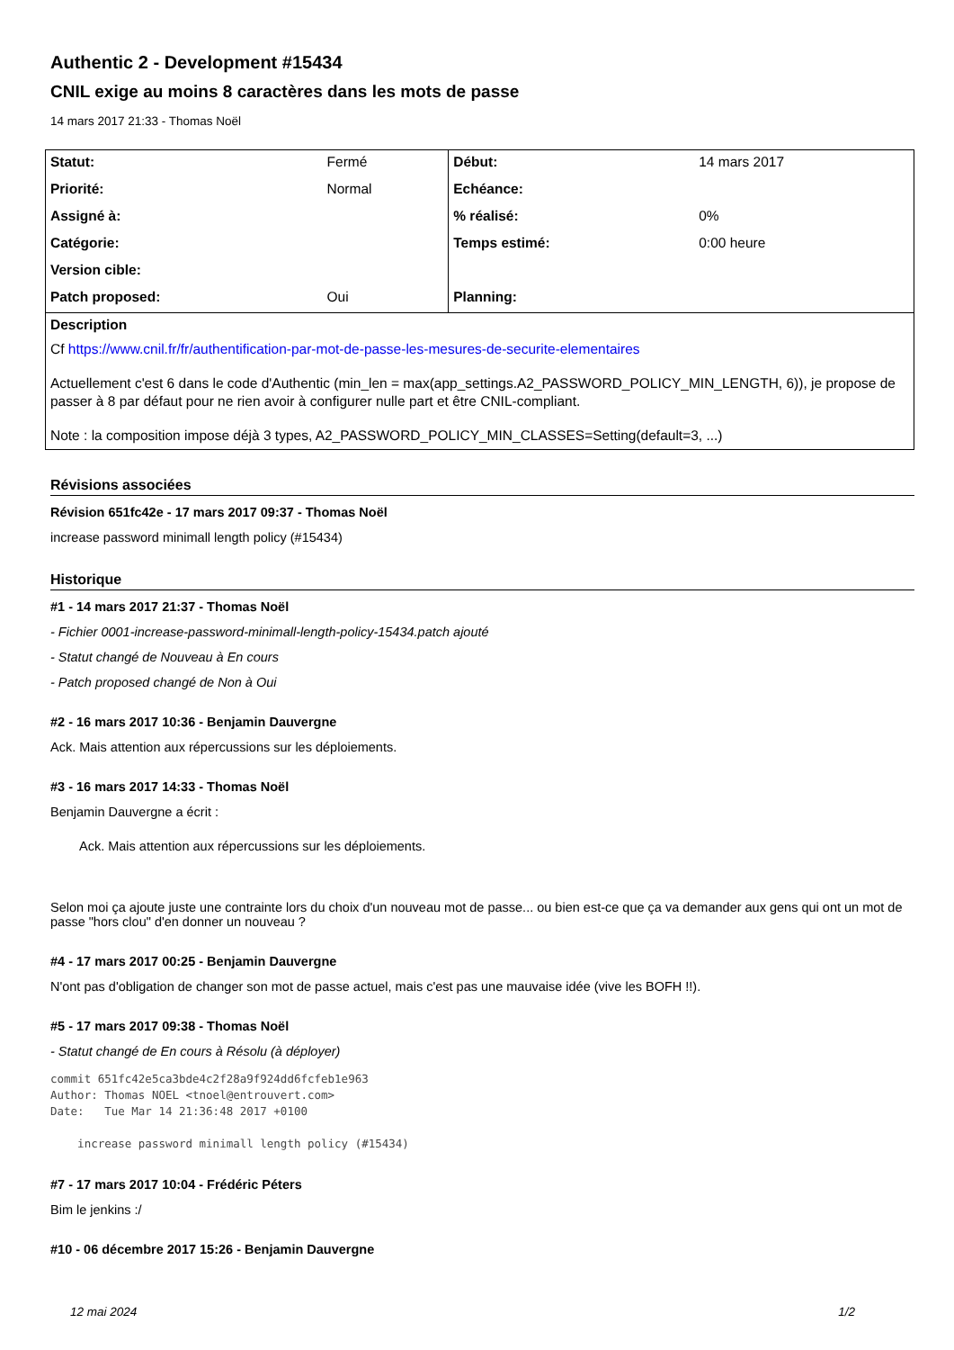Authentic 2 - Development #15434
CNIL exige au moins 8 caractères dans les mots de passe
14 mars 2017 21:33 - Thomas Noël
| Statut: | Fermé | Début: | 14 mars 2017 |
| Priorité: | Normal | Echéance: | |
| Assigné à: | | % réalisé: | 0% |
| Catégorie: | | Temps estimé: | 0:00 heure |
| Version cible: | | | |
| Patch proposed: | Oui | Planning: | |
| Description Cf https://www.cnil.fr/fr/authentification-par-mot-de-passe-les-mesures-de-securite-elementaires Actuellement c'est 6 dans le code d'Authentic (min_len = max(app_settings.A2_PASSWORD_POLICY_MIN_LENGTH, 6)), je propose de passer à 8 par défaut pour ne rien avoir à configurer nulle part et être CNIL-compliant. Note : la composition impose déjà 3 types, A2_PASSWORD_POLICY_MIN_CLASSES=Setting(default=3, ...) | | | |
Révisions associées
Révision 651fc42e - 17 mars 2017 09:37 - Thomas Noël
increase password minimall length policy (#15434)
Historique
#1 - 14 mars 2017 21:37 - Thomas Noël
- Fichier 0001-increase-password-minimall-length-policy-15434.patch ajouté
- Statut changé de Nouveau à En cours
- Patch proposed changé de Non à Oui
#2 - 16 mars 2017 10:36 - Benjamin Dauvergne
Ack. Mais attention aux répercussions sur les déploiements.
#3 - 16 mars 2017 14:33 - Thomas Noël
Benjamin Dauvergne a écrit :
Ack. Mais attention aux répercussions sur les déploiements.
Selon moi ça ajoute juste une contrainte lors du choix d'un nouveau mot de passe... ou bien est-ce que ça va demander aux gens qui ont un mot de passe "hors clou" d'en donner un nouveau ?
#4 - 17 mars 2017 00:25 - Benjamin Dauvergne
N'ont pas d'obligation de changer son mot de passe actuel, mais c'est pas une mauvaise idée (vive les BOFH !!).
#5 - 17 mars 2017 09:38 - Thomas Noël
- Statut changé de En cours à Résolu (à déployer)
commit 651fc42e5ca3bde4c2f28a9f924dd6fcfeb1e963
Author: Thomas NOEL <tnoel@entrouvert.com>
Date:   Tue Mar 14 21:36:48 2017 +0100

    increase password minimall length policy (#15434)
#7 - 17 mars 2017 10:04 - Frédéric Péters
Bim le jenkins :/
#10 - 06 décembre 2017 15:26 - Benjamin Dauvergne
12 mai 2024 1/2